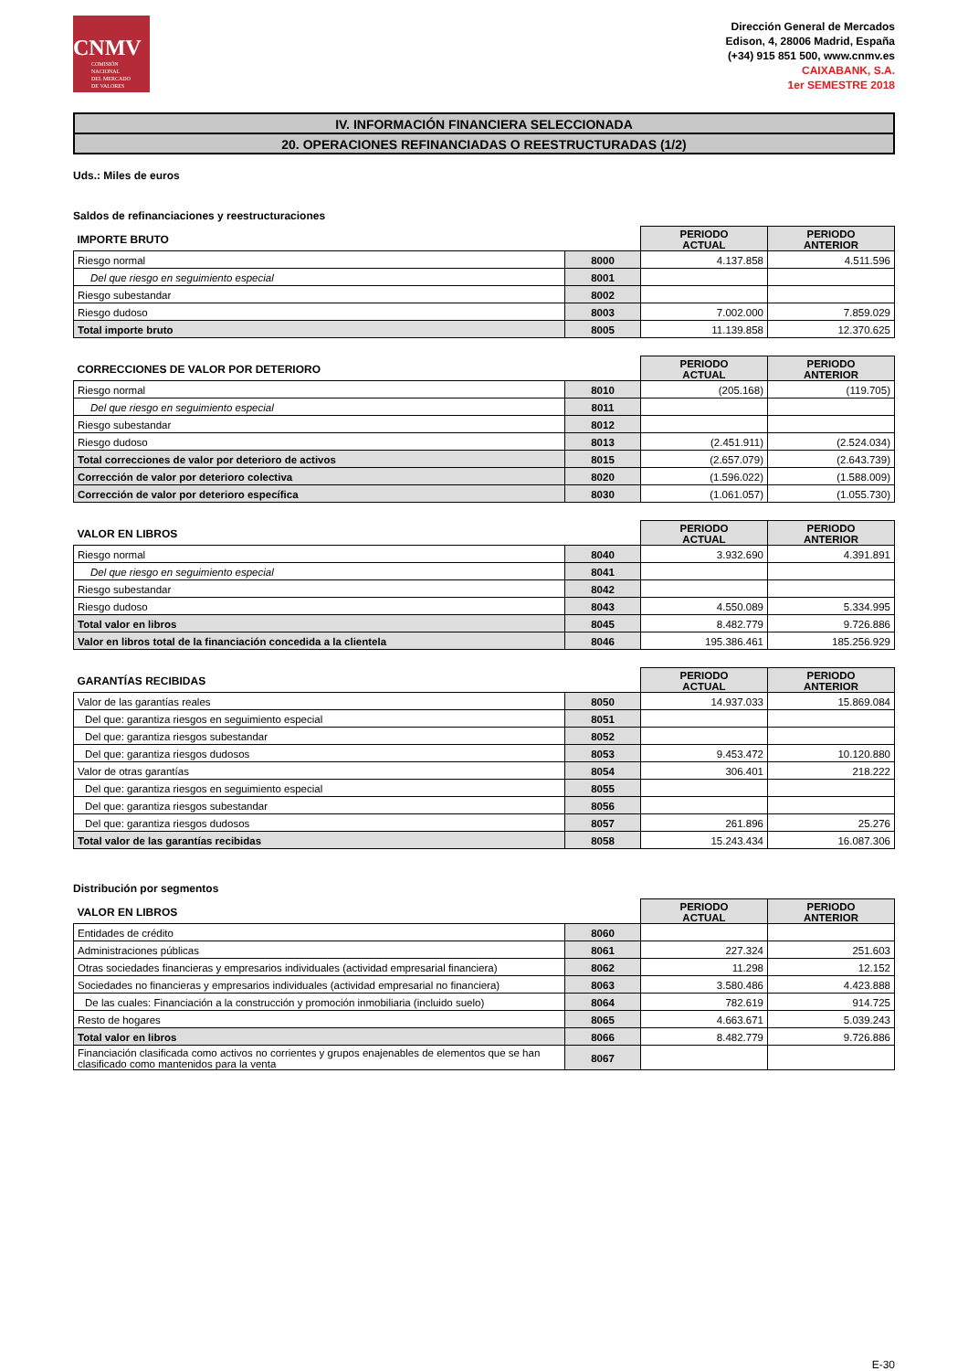CNMV
COMISIÓN
NACIONAL
DEL MERCADO
DE VALORES
Dirección General de Mercados
Edison, 4, 28006 Madrid, España
(+34) 915 851 500, www.cnmv.es
CAIXABANK, S.A.
1er SEMESTRE 2018
IV. INFORMACIÓN FINANCIERA SELECCIONADA
20. OPERACIONES REFINANCIADAS O REESTRUCTURADAS (1/2)
Uds.: Miles de euros
Saldos de refinanciaciones y reestructuraciones
| IMPORTE BRUTO | | PERIODO ACTUAL | PERIODO ANTERIOR |
| --- | --- | --- | --- |
| Riesgo normal | 8000 | 4.137.858 | 4.511.596 |
| Del que riesgo en seguimiento especial | 8001 | | |
| Riesgo subestandar | 8002 | | |
| Riesgo dudoso | 8003 | 7.002.000 | 7.859.029 |
| Total importe bruto | 8005 | 11.139.858 | 12.370.625 |
| CORRECCIONES DE VALOR POR DETERIORO | | PERIODO ACTUAL | PERIODO ANTERIOR |
| --- | --- | --- | --- |
| Riesgo normal | 8010 | (205.168) | (119.705) |
| Del que riesgo en seguimiento especial | 8011 | | |
| Riesgo subestandar | 8012 | | |
| Riesgo dudoso | 8013 | (2.451.911) | (2.524.034) |
| Total correcciones de valor por deterioro de activos | 8015 | (2.657.079) | (2.643.739) |
| Corrección de valor por deterioro colectiva | 8020 | (1.596.022) | (1.588.009) |
| Corrección de valor por deterioro específica | 8030 | (1.061.057) | (1.055.730) |
| VALOR EN LIBROS | | PERIODO ACTUAL | PERIODO ANTERIOR |
| --- | --- | --- | --- |
| Riesgo normal | 8040 | 3.932.690 | 4.391.891 |
| Del que riesgo en seguimiento especial | 8041 | | |
| Riesgo subestandar | 8042 | | |
| Riesgo dudoso | 8043 | 4.550.089 | 5.334.995 |
| Total valor en libros | 8045 | 8.482.779 | 9.726.886 |
| Valor en libros total de la financiación concedida a la clientela | 8046 | 195.386.461 | 185.256.929 |
| GARANTÍAS RECIBIDAS | | PERIODO ACTUAL | PERIODO ANTERIOR |
| --- | --- | --- | --- |
| Valor de las garantías reales | 8050 | 14.937.033 | 15.869.084 |
| Del que: garantiza riesgos en seguimiento especial | 8051 | | |
| Del que: garantiza riesgos subestandar | 8052 | | |
| Del que: garantiza riesgos dudosos | 8053 | 9.453.472 | 10.120.880 |
| Valor de otras garantías | 8054 | 306.401 | 218.222 |
| Del que: garantiza riesgos en seguimiento especial | 8055 | | |
| Del que: garantiza riesgos subestandar | 8056 | | |
| Del que: garantiza riesgos dudosos | 8057 | 261.896 | 25.276 |
| Total valor de las garantías recibidas | 8058 | 15.243.434 | 16.087.306 |
Distribución por segmentos
| VALOR EN LIBROS | | PERIODO ACTUAL | PERIODO ANTERIOR |
| --- | --- | --- | --- |
| Entidades de crédito | 8060 | | |
| Administraciones públicas | 8061 | 227.324 | 251.603 |
| Otras sociedades financieras y empresarios individuales (actividad empresarial financiera) | 8062 | 11.298 | 12.152 |
| Sociedades no financieras y empresarios individuales (actividad empresarial no financiera) | 8063 | 3.580.486 | 4.423.888 |
| De las cuales: Financiación a la construcción y promoción inmobiliaria (incluido suelo) | 8064 | 782.619 | 914.725 |
| Resto de hogares | 8065 | 4.663.671 | 5.039.243 |
| Total valor en libros | 8066 | 8.482.779 | 9.726.886 |
| Financiación clasificada como activos no corrientes y grupos enajenables de elementos que se han clasificado como mantenidos para la venta | 8067 | | |
E-30